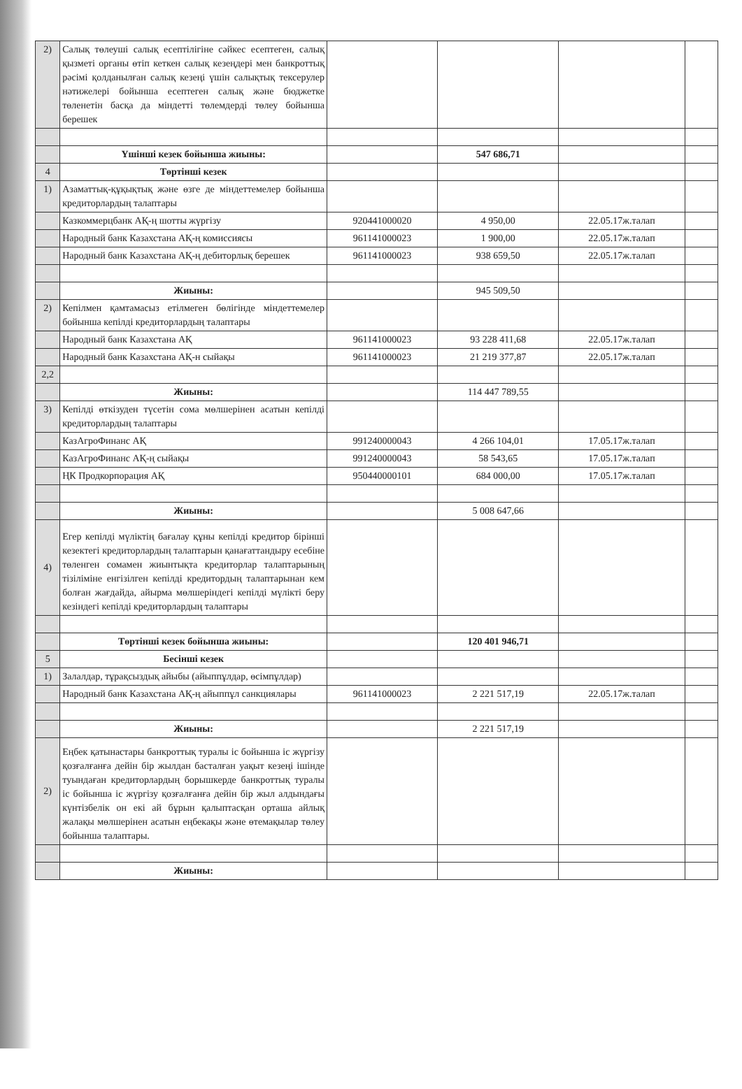| 2) | Салық төлеуші салық есептілігіне сәйкес есептеген, салық қызметі органы өтіп кеткен салық кезеңдері мен банкроттық рәсімі қолданылған салық кезеңі үшін салықтық тексерулер нәтижелері бойынша есептеген салық және бюджетке төленетін басқа да міндетті төлемдерді төлеу бойынша берешек | | | | |
| | Үшінші кезек бойынша жиыны: | | 547 686,71 | | |
| 4 | Төртінші кезек | | | | |
| 1) | Азаматтық-құқықтық және өзге де міндеттемелер бойынша кредиторлардың талаптары | | | | |
| | Казкоммерцбанк АҚ-ң шотты жүргізу | 920441000020 | 4 950,00 | 22.05.17ж.талап | |
| | Народный банк Казахстана АҚ-ң комиссиясы | 961141000023 | 1 900,00 | 22.05.17ж.талап | |
| | Народный банк Казахстана АҚ-ң дебиторлық берешек | 961141000023 | 938 659,50 | 22.05.17ж.талап | |
| | Жиыны: | | 945 509,50 | | |
| 2) | Кепілмен қамтамасыз етілмеген бөлігінде міндеттемелер бойынша кепілді кредиторлардың талаптары | | | | |
| | Народный банк Казахстана АҚ | 961141000023 | 93 228 411,68 | 22.05.17ж.талап | |
| | Народный банк Казахстана АҚ-н сыйақы | 961141000023 | 21 219 377,87 | 22.05.17ж.талап | |
| 2,2 | | | | | |
| | Жиыны: | | 114 447 789,55 | | |
| 3) | Кепілді өткізуден түсетін сома мөлшерінен асатын кепілді кредиторлардың талаптары | | | | |
| | КазАгроФинанс АҚ | 991240000043 | 4 266 104,01 | 17.05.17ж.талап | |
| | КазАгроФинанс АҚ-ң сыйақы | 991240000043 | 58 543,65 | 17.05.17ж.талап | |
| | ҢК Продкорпорация АҚ | 950440000101 | 684 000,00 | 17.05.17ж.талап | |
| | Жиыны: | | 5 008 647,66 | | |
| 4) | Егер кепілді мүліктің бағалау құны кепілді кредитор бірінші кезектегі кредиторлардың талаптарын қанағаттандыру есебіне төленген сомамен жиынтықта кредиторлар талаптарының тізіліміне енгізілген кепілді кредитордың талаптарынан кем болған жағдайда, айырма мөлшеріндегі кепілді мүлікті беру кезіндегі кепілді кредиторлардың талаптары | | | | |
| | Төртінші кезек бойынша жиыны: | | 120 401 946,71 | | |
| 5 | Бесінші кезек | | | | |
| 1) | Залалдар, тұрақсыздық айыбы (айыппұлдар, өсімпұлдар) | | | | |
| | Народный банк Казахстана АҚ-ң айыппұл санкциялары | 961141000023 | 2 221 517,19 | 22.05.17ж.талап | |
| | Жиыны: | | 2 221 517,19 | | |
| 2) | Еңбек қатынастары банкроттық туралы іс бойынша іс жүргізу қозғалғанға дейін бір жылдан басталған уақыт кезеңі ішінде туындаған кредиторлардың борышкерде банкроттық туралы іс бойынша іс жүргізу қозғалғанға дейін бір жыл алдындағы күнтізбелік он екі ай бұрын қалыптасқан орташа айлық жалақы мөлшерінен асатын еңбекақы және өтемақылар төлеу бойынша талаптары. | | | | |
| | Жиыны: | | | | |